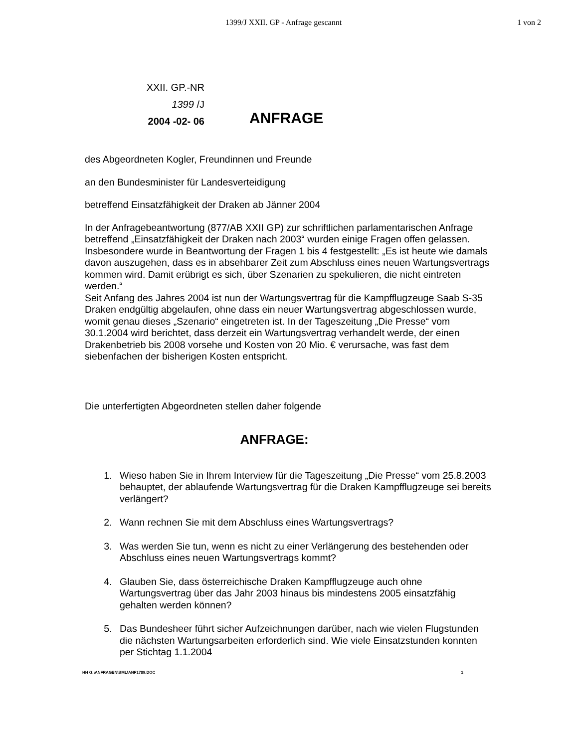1399/J XXII. GP - Anfrage gescannt 1 von 2
XXII. GP.-NR
1399 /J
2004 -02- 06
ANFRAGE
des Abgeordneten Kogler, Freundinnen und Freunde
an den Bundesminister für Landesverteidigung
betreffend Einsatzfähigkeit der Draken ab Jänner 2004
In der Anfragebeantwortung (877/AB XXII GP) zur schriftlichen parlamentarischen Anfrage betreffend „Einsatzfähigkeit der Draken nach 2003“ wurden einige Fragen offen gelassen. Insbesondere wurde in Beantwortung der Fragen 1 bis 4 festgestellt: „Es ist heute wie damals davon auszugehen, dass es in absehbarer Zeit zum Abschluss eines neuen Wartungsvertrags kommen wird. Damit erübrigt es sich, über Szenarien zu spekulieren, die nicht eintreten werden.“
Seit Anfang des Jahres 2004 ist nun der Wartungsvertrag für die Kampfflugzeuge Saab S-35 Draken endgültig abgelaufen, ohne dass ein neuer Wartungsvertrag abgeschlossen wurde, womit genau dieses „Szenario“ eingetreten ist. In der Tageszeitung „Die Presse“ vom 30.1.2004 wird berichtet, dass derzeit ein Wartungsvertrag verhandelt werde, der einen Drakenbetrieb bis 2008 vorsehe und Kosten von 20 Mio. € verursache, was fast dem siebenfachen der bisherigen Kosten entspricht.
Die unterfertigten Abgeordneten stellen daher folgende
ANFRAGE:
1. Wieso haben Sie in Ihrem Interview für die Tageszeitung „Die Presse“ vom 25.8.2003 behauptet, der ablaufende Wartungsvertrag für die Draken Kampfflugzeuge sei bereits verlängert?
2. Wann rechnen Sie mit dem Abschluss eines Wartungsvertrags?
3. Was werden Sie tun, wenn es nicht zu einer Verlängerung des bestehenden oder Abschluss eines neuen Wartungsvertrags kommt?
4. Glauben Sie, dass österreichische Draken Kampfflugzeuge auch ohne Wartungsvertrag über das Jahr 2003 hinaus bis mindestens 2005 einsatzfähig gehalten werden können?
5. Das Bundesheer führt sicher Aufzeichnungen darüber, nach wie vielen Flugstunden die nächsten Wartungsarbeiten erforderlich sind. Wie viele Einsatzstunden konnten per Stichtag 1.1.2004
HH G:\ANFRAGEN\BML\ANF1789.DOC 1